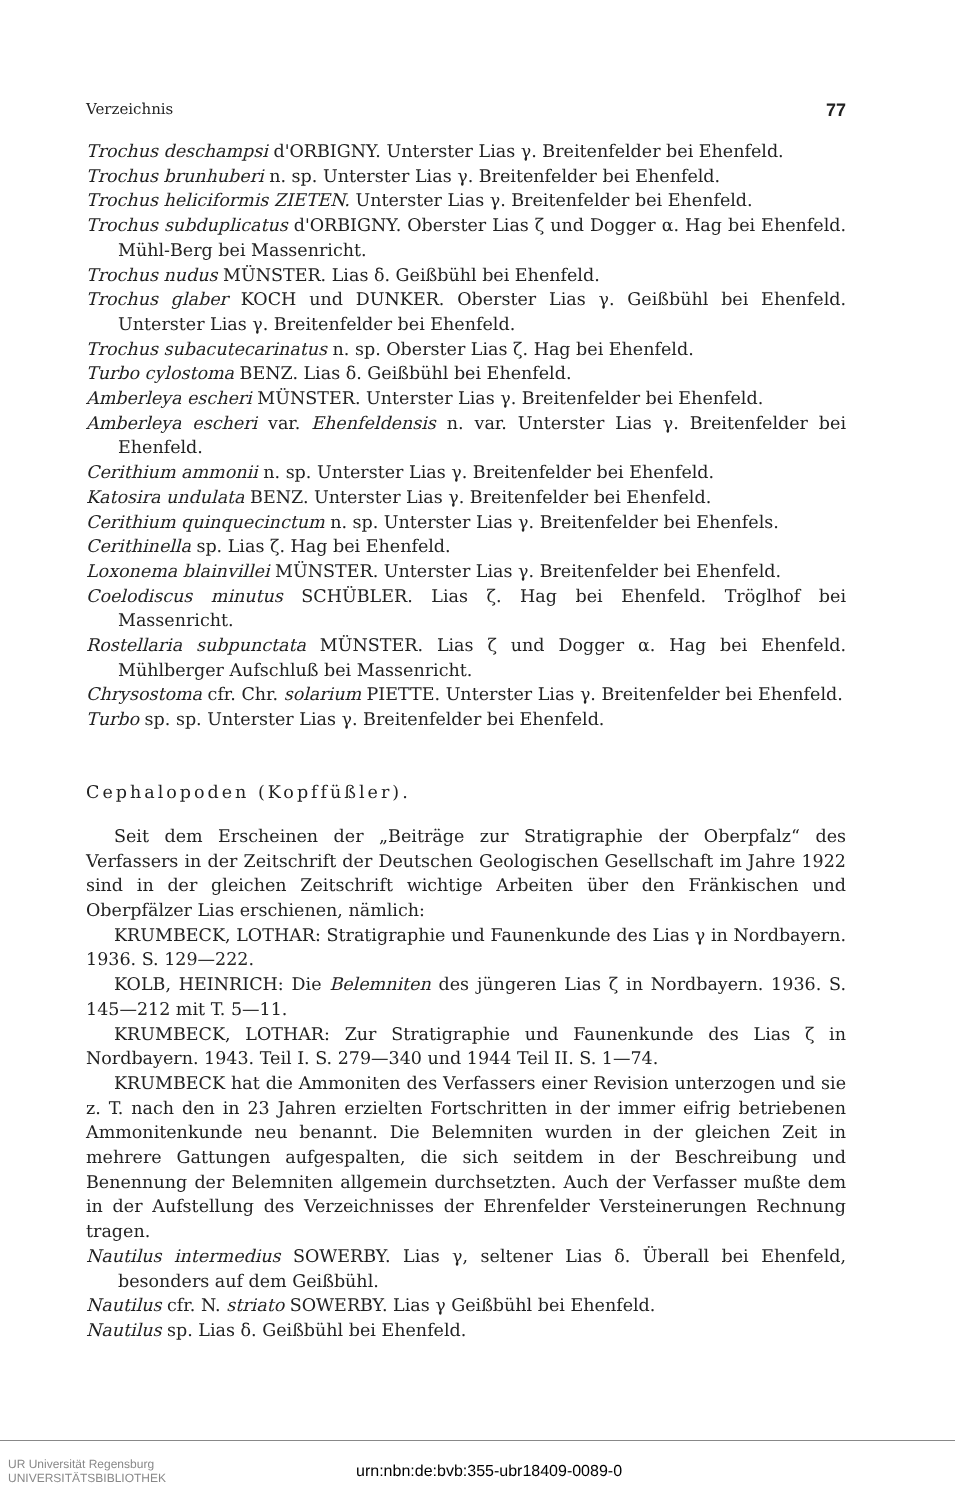Verzeichnis 77
Trochus deschampsi d'ORBIGNY. Unterster Lias γ. Breitenfelder bei Ehenfeld.
Trochus brunhuberi n. sp. Unterster Lias γ. Breitenfelder bei Ehenfeld.
Trochus heliciformis ZIETEN. Unterster Lias γ. Breitenfelder bei Ehenfeld.
Trochus subduplicatus d'ORBIGNY. Oberster Lias ζ und Dogger α. Hag bei Ehenfeld. Mühl-Berg bei Massenricht.
Trochus nudus MÜNSTER. Lias δ. Geißbühl bei Ehenfeld.
Trochus glaber KOCH und DUNKER. Oberster Lias γ. Geißbühl bei Ehenfeld. Unterster Lias γ. Breitenfelder bei Ehenfeld.
Trochus subacutecarinatus n. sp. Oberster Lias ζ. Hag bei Ehenfeld.
Turbo cylostoma BENZ. Lias δ. Geißbühl bei Ehenfeld.
Amberleya escheri MÜNSTER. Unterster Lias γ. Breitenfelder bei Ehenfeld.
Amberleya escheri var. Ehenfeldensis n. var. Unterster Lias γ. Breitenfelder bei Ehenfeld.
Cerithium ammonii n. sp. Unterster Lias γ. Breitenfelder bei Ehenfeld.
Katosira undulata BENZ. Unterster Lias γ. Breitenfelder bei Ehenfeld.
Cerithium quinquecinctum n. sp. Unterster Lias γ. Breitenfelder bei Ehenfels.
Cerithinella sp. Lias ζ. Hag bei Ehenfeld.
Loxonema blainvillei MÜNSTER. Unterster Lias γ. Breitenfelder bei Ehenfeld.
Coelodiscus minutus SCHÜBLER. Lias ζ. Hag bei Ehenfeld. Tröglhof bei Massenricht.
Rostellaria subpunctata MÜNSTER. Lias ζ und Dogger α. Hag bei Ehenfeld. Mühlberger Aufschluß bei Massenricht.
Chrysostoma cfr. Chr. solarium PIETTE. Unterster Lias γ. Breitenfelder bei Ehenfeld.
Turbo sp. sp. Unterster Lias γ. Breitenfelder bei Ehenfeld.
Cephalopoden (Kopffüßler).
Seit dem Erscheinen der „Beiträge zur Stratigraphie der Oberpfalz“ des Verfassers in der Zeitschrift der Deutschen Geologischen Gesellschaft im Jahre 1922 sind in der gleichen Zeitschrift wichtige Arbeiten über den Fränkischen und Oberpfälzer Lias erschienen, nämlich:
KRUMBECK, LOTHAR: Stratigraphie und Faunenkunde des Lias γ in Nordbayern. 1936. S. 129—222.
KOLB, HEINRICH: Die Belemniten des jüngeren Lias ζ in Nordbayern. 1936. S. 145—212 mit T. 5—11.
KRUMBECK, LOTHAR: Zur Stratigraphie und Faunenkunde des Lias ζ in Nordbayern. 1943. Teil I. S. 279—340 und 1944 Teil II. S. 1—74.
KRUMBECK hat die Ammoniten des Verfassers einer Revision unterzogen und sie z. T. nach den in 23 Jahren erzielten Fortschritten in der immer eifrig betriebenen Ammonitenkunde neu benannt. Die Belemniten wurden in der gleichen Zeit in mehrere Gattungen aufgespalten, die sich seitdem in der Beschreibung und Benennung der Belemniten allgemein durchsetzten. Auch der Verfasser mußte dem in der Aufstellung des Verzeichnisses der Ehrenfelder Versteinerungen Rechnung tragen.
Nautilus intermedius SOWERBY. Lias γ, seltener Lias δ. Überall bei Ehenfeld, besonders auf dem Geißbühl.
Nautilus cfr. N. striato SOWERBY. Lias γ Geißbühl bei Ehenfeld.
Nautilus sp. Lias δ. Geißbühl bei Ehenfeld.
UR Universität Regensburg
UNIVERSITÄTSBIBLIOTHEK urn:nbn:de:bvb:355-ubr18409-0089-0